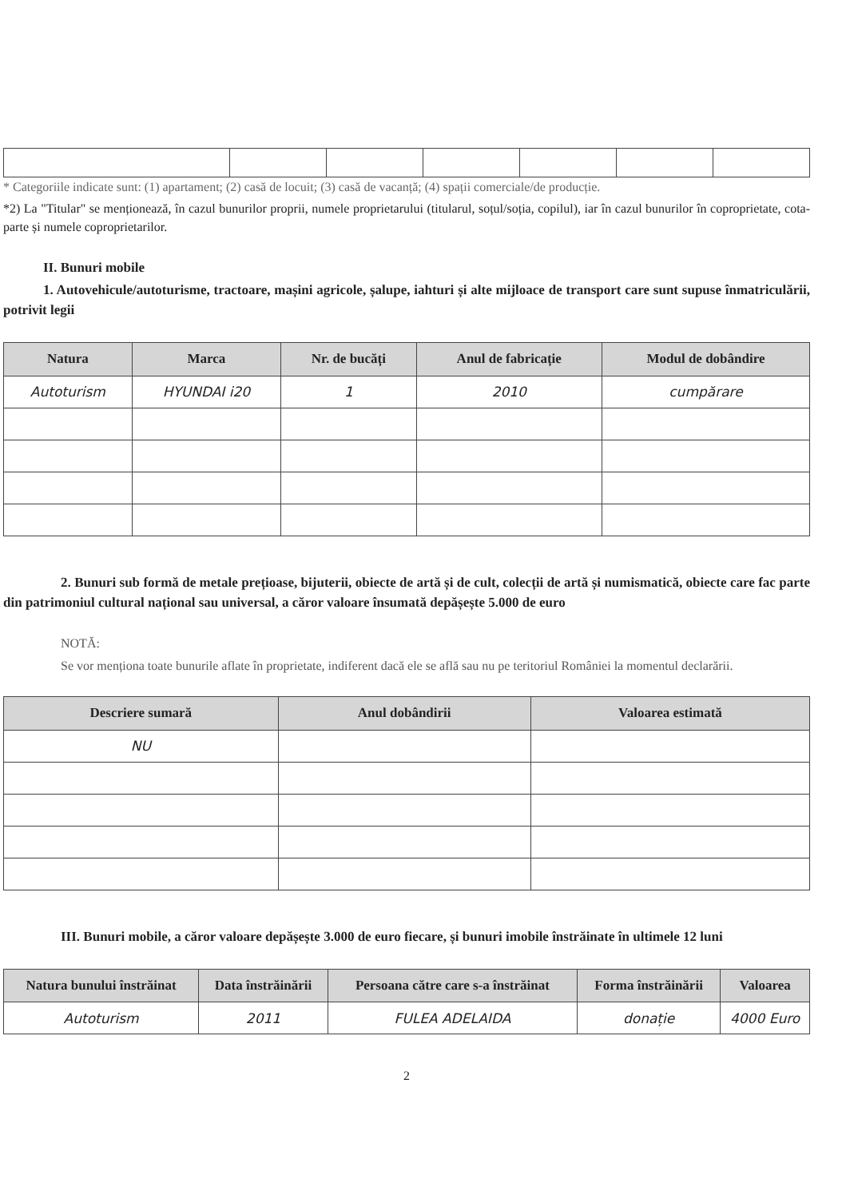* Categoriile indicate sunt: (1) apartament; (2) casă de locuit; (3) casă de vacanță; (4) spații comerciale/de producție.
*2) La "Titular" se menționează, în cazul bunurilor proprii, numele proprietarului (titularul, soțul/soția, copilul), iar în cazul bunurilor în coproprietate, cota-parte și numele coproprietarilor.
II. Bunuri mobile
1. Autovehicule/autoturisme, tractoare, mașini agricole, șalupe, iahturi și alte mijloace de transport care sunt supuse înmatriculării, potrivit legii
| Natura | Marca | Nr. de bucăți | Anul de fabricație | Modul de dobândire |
| --- | --- | --- | --- | --- |
| Autoturism | HYUNDAI i20 | 1 | 2010 | cumpărare |
2. Bunuri sub formă de metale prețioase, bijuterii, obiecte de artă și de cult, colecții de artă și numismatică, obiecte care fac parte din patrimoniul cultural național sau universal, a căror valoare însumată depășește 5.000 de euro
NOTĂ:
Se vor menționa toate bunurile aflate în proprietate, indiferent dacă ele se află sau nu pe teritoriul României la momentul declarării.
| Descriere sumară | Anul dobândirii | Valoarea estimată |
| --- | --- | --- |
| NU | | |
III. Bunuri mobile, a căror valoare depășește 3.000 de euro fiecare, și bunuri imobile înstrăinate în ultimele 12 luni
| Natura bunului înstrăinat | Data înstrăinării | Persoana către care s-a înstrăinat | Forma înstrăinării | Valoarea |
| --- | --- | --- | --- | --- |
| Autoturism | 2011 | FULEA ADELAIDA | donație | 4000 Euro |
2